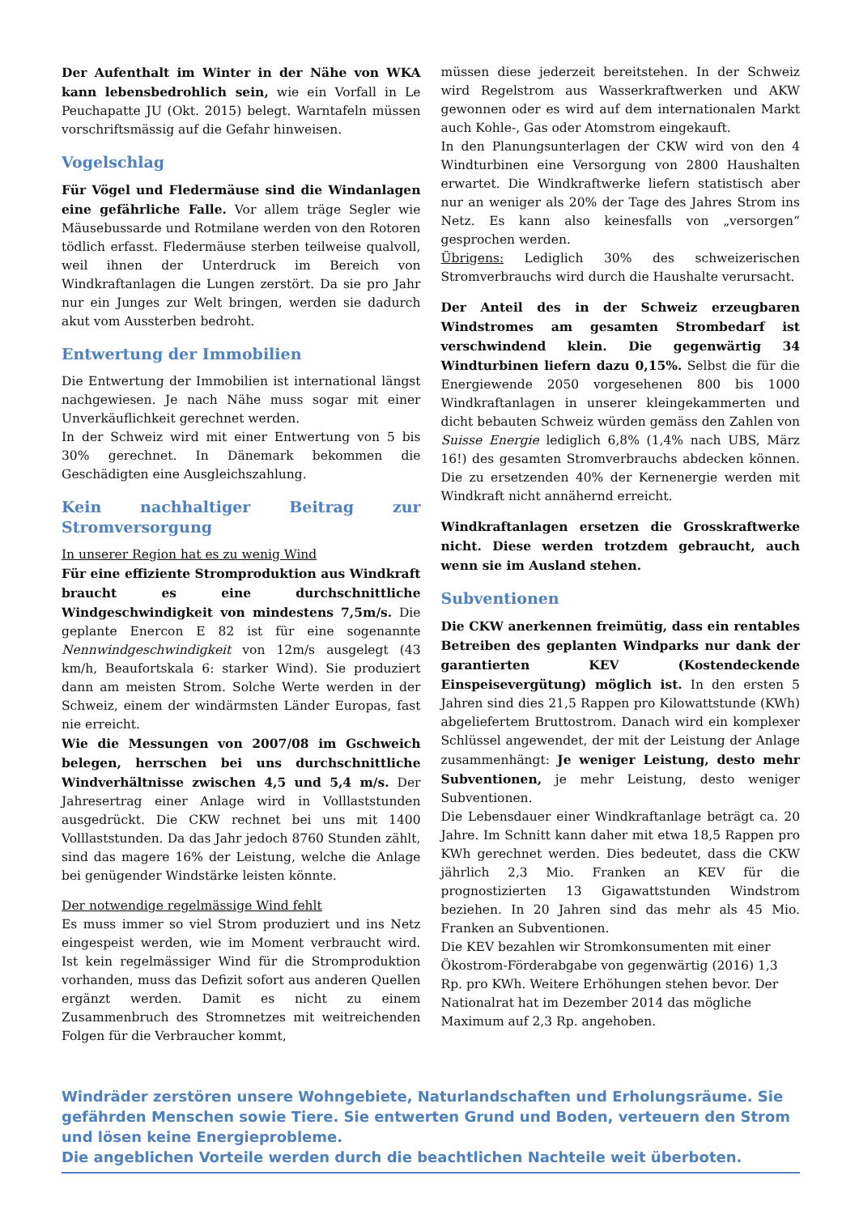Der Aufenthalt im Winter in der Nähe von WKA kann lebensbedrohlich sein, wie ein Vorfall in Le Peuchapatte JU (Okt. 2015) belegt. Warntafeln müssen vorschriftsmässig auf die Gefahr hinweisen.
Vogelschlag
Für Vögel und Fledermäuse sind die Windanlagen eine gefährliche Falle. Vor allem träge Segler wie Mäusebussarde und Rotmilane werden von den Rotoren tödlich erfasst. Fledermäuse sterben teilweise qualvoll, weil ihnen der Unterdruck im Bereich von Windkraftanlagen die Lungen zerstört. Da sie pro Jahr nur ein Junges zur Welt bringen, werden sie dadurch akut vom Aussterben bedroht.
Entwertung der Immobilien
Die Entwertung der Immobilien ist international längst nachgewiesen. Je nach Nähe muss sogar mit einer Unverkäuflichkeit gerechnet werden.
In der Schweiz wird mit einer Entwertung von 5 bis 30% gerechnet. In Dänemark bekommen die Geschädigten eine Ausgleichszahlung.
Kein nachhaltiger Beitrag zur Stromversorgung
In unserer Region hat es zu wenig Wind
Für eine effiziente Stromproduktion aus Windkraft braucht es eine durchschnittliche Windgeschwindigkeit von mindestens 7,5m/s. Die geplante Enercon E 82 ist für eine sogenannte Nennwindgeschwindigkeit von 12m/s ausgelegt (43 km/h, Beaufortskala 6: starker Wind). Sie produziert dann am meisten Strom. Solche Werte werden in der Schweiz, einem der windärmsten Länder Europas, fast nie erreicht.
Wie die Messungen von 2007/08 im Gschweich belegen, herrschen bei uns durchschnittliche Windverhältnisse zwischen 4,5 und 5,4 m/s. Der Jahresertrag einer Anlage wird in Volllaststunden ausgedrückt. Die CKW rechnet bei uns mit 1400 Volllaststunden. Da das Jahr jedoch 8760 Stunden zählt, sind das magere 16% der Leistung, welche die Anlage bei genügender Windstärke leisten könnte.
Der notwendige regelmässige Wind fehlt
Es muss immer so viel Strom produziert und ins Netz eingespeist werden, wie im Moment verbraucht wird. Ist kein regelmässiger Wind für die Stromproduktion vorhanden, muss das Defizit sofort aus anderen Quellen ergänzt werden. Damit es nicht zu einem Zusammenbruch des Stromnetzes mit weitreichenden Folgen für die Verbraucher kommt,
müssen diese jederzeit bereitstehen. In der Schweiz wird Regelstrom aus Wasserkraftwerken und AKW gewonnen oder es wird auf dem internationalen Markt auch Kohle-, Gas oder Atomstrom eingekauft.
In den Planungsunterlagen der CKW wird von den 4 Windturbinen eine Versorgung von 2800 Haushalten erwartet. Die Windkraftwerke liefern statistisch aber nur an weniger als 20% der Tage des Jahres Strom ins Netz. Es kann also keinesfalls von „versorgen“ gesprochen werden.
Übrigens: Lediglich 30% des schweizerischen Stromverbrauchs wird durch die Haushalte verursacht.
Der Anteil des in der Schweiz erzeugbaren Windstromes am gesamten Strombedarf ist verschwindend klein. Die gegenwärtig 34 Windturbinen liefern dazu 0,15%. Selbst die für die Energiewende 2050 vorgesehenen 800 bis 1000 Windkraftanlagen in unserer kleingekammerten und dicht bebauten Schweiz würden gemäss den Zahlen von Suisse Energie lediglich 6,8% (1,4% nach UBS, März 16!) des gesamten Stromverbrauchs abdecken können. Die zu ersetzenden 40% der Kernenergie werden mit Windkraft nicht annähernd erreicht.
Windkraftanlagen ersetzen die Grosskraftwerke nicht. Diese werden trotzdem gebraucht, auch wenn sie im Ausland stehen.
Subventionen
Die CKW anerkennen freimütig, dass ein rentables Betreiben des geplanten Windparks nur dank der garantierten KEV (Kostendeckende Einspeisevergütung) möglich ist. In den ersten 5 Jahren sind dies 21,5 Rappen pro Kilowattstunde (KWh) abgeliefertem Bruttostrom. Danach wird ein komplexer Schlüssel angewendet, der mit der Leistung der Anlage zusammenhängt: Je weniger Leistung, desto mehr Subventionen, je mehr Leistung, desto weniger Subventionen.
Die Lebensdauer einer Windkraftanlage beträgt ca. 20 Jahre. Im Schnitt kann daher mit etwa 18,5 Rappen pro KWh gerechnet werden. Dies bedeutet, dass die CKW jährlich 2,3 Mio. Franken an KEV für die prognostizierten 13 Gigawattstunden Windstrom beziehen. In 20 Jahren sind das mehr als 45 Mio. Franken an Subventionen.
Die KEV bezahlen wir Stromkonsumenten mit einer Ökostrom-Förderabgabe von gegenwärtig (2016) 1,3 Rp. pro KWh. Weitere Erhöhungen stehen bevor. Der Nationalrat hat im Dezember 2014 das mögliche Maximum auf 2,3 Rp. angehoben.
Windräder zerstören unsere Wohngebiete, Naturlandschaften und Erholungsräume. Sie gefährden Menschen sowie Tiere. Sie entwerten Grund und Boden, verteuern den Strom und lösen keine Energieprobleme.
Die angeblichen Vorteile werden durch die beachtlichen Nachteile weit überboten.